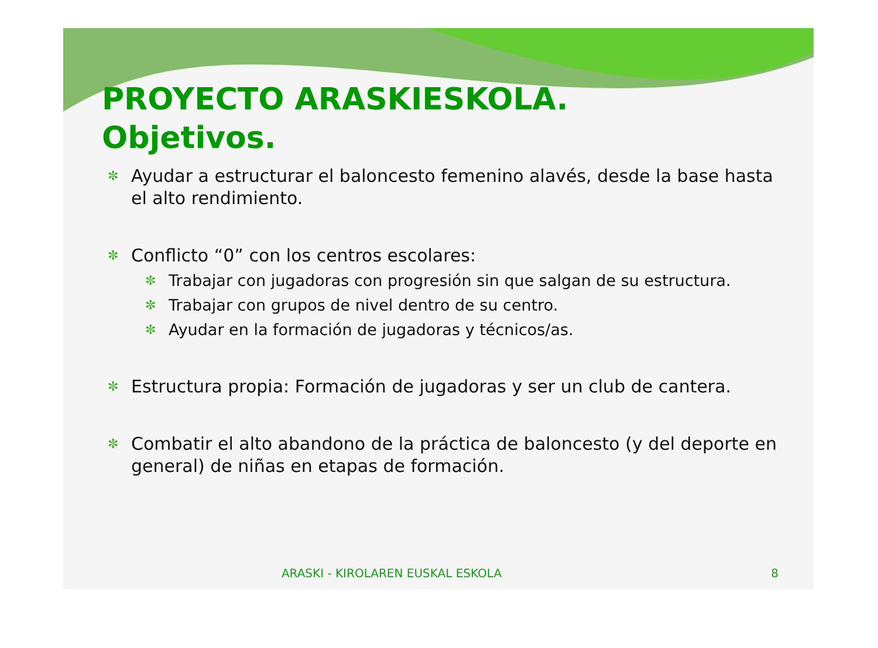PROYECTO ARASKIESKOLA.
Objetivos.
✼ Ayudar a estructurar el baloncesto femenino alavés, desde la base hasta el alto rendimiento.
✼ Conflicto “0” con los centros escolares:
✼ Trabajar con jugadoras con progresión sin que salgan de su estructura.
✼ Trabajar con grupos de nivel dentro de su centro.
✼ Ayudar en la formación de jugadoras y técnicos/as.
✼ Estructura propia: Formación de jugadoras y ser un club de cantera.
✼ Combatir el alto abandono de la práctica de baloncesto (y del deporte en general) de niñas en etapas de formación.
ARASKI - KIROLAREN EUSKAL ESKOLA 8